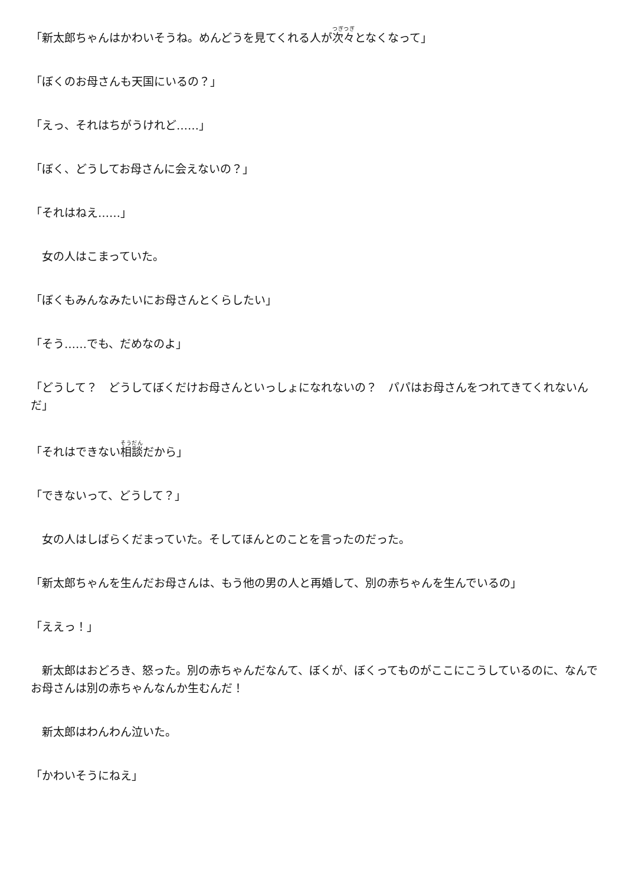「新太郎ちゃんはかわいそうね。めんどうを見てくれる人が次々となくなって」
「ぼくのお母さんも天国にいるの？」
「えっ、それはちがうけれど……」
「ぼく、どうしてお母さんに会えないの？」
「それはねえ……」
　女の人はこまっていた。
「ぼくもみんなみたいにお母さんとくらしたい」
「そう……でも、だめなのよ」
「どうして？　どうしてぼくだけお母さんといっしょになれないの？　パパはお母さんをつれてきてくれないんだ」
「それはできない相談だから」
「できないって、どうして？」
　女の人はしばらくだまっていた。そしてほんとのことを言ったのだった。
「新太郎ちゃんを生んだお母さんは、もう他の男の人と再婚して、別の赤ちゃんを生んでいるの」
「ええっ！」
　新太郎はおどろき、怒った。別の赤ちゃんだなんて、ぼくが、ぼくってものがここにこうしているのに、なんでお母さんは別の赤ちゃんなんか生むんだ！
　新太郎はわんわん泣いた。
「かわいそうにねえ」